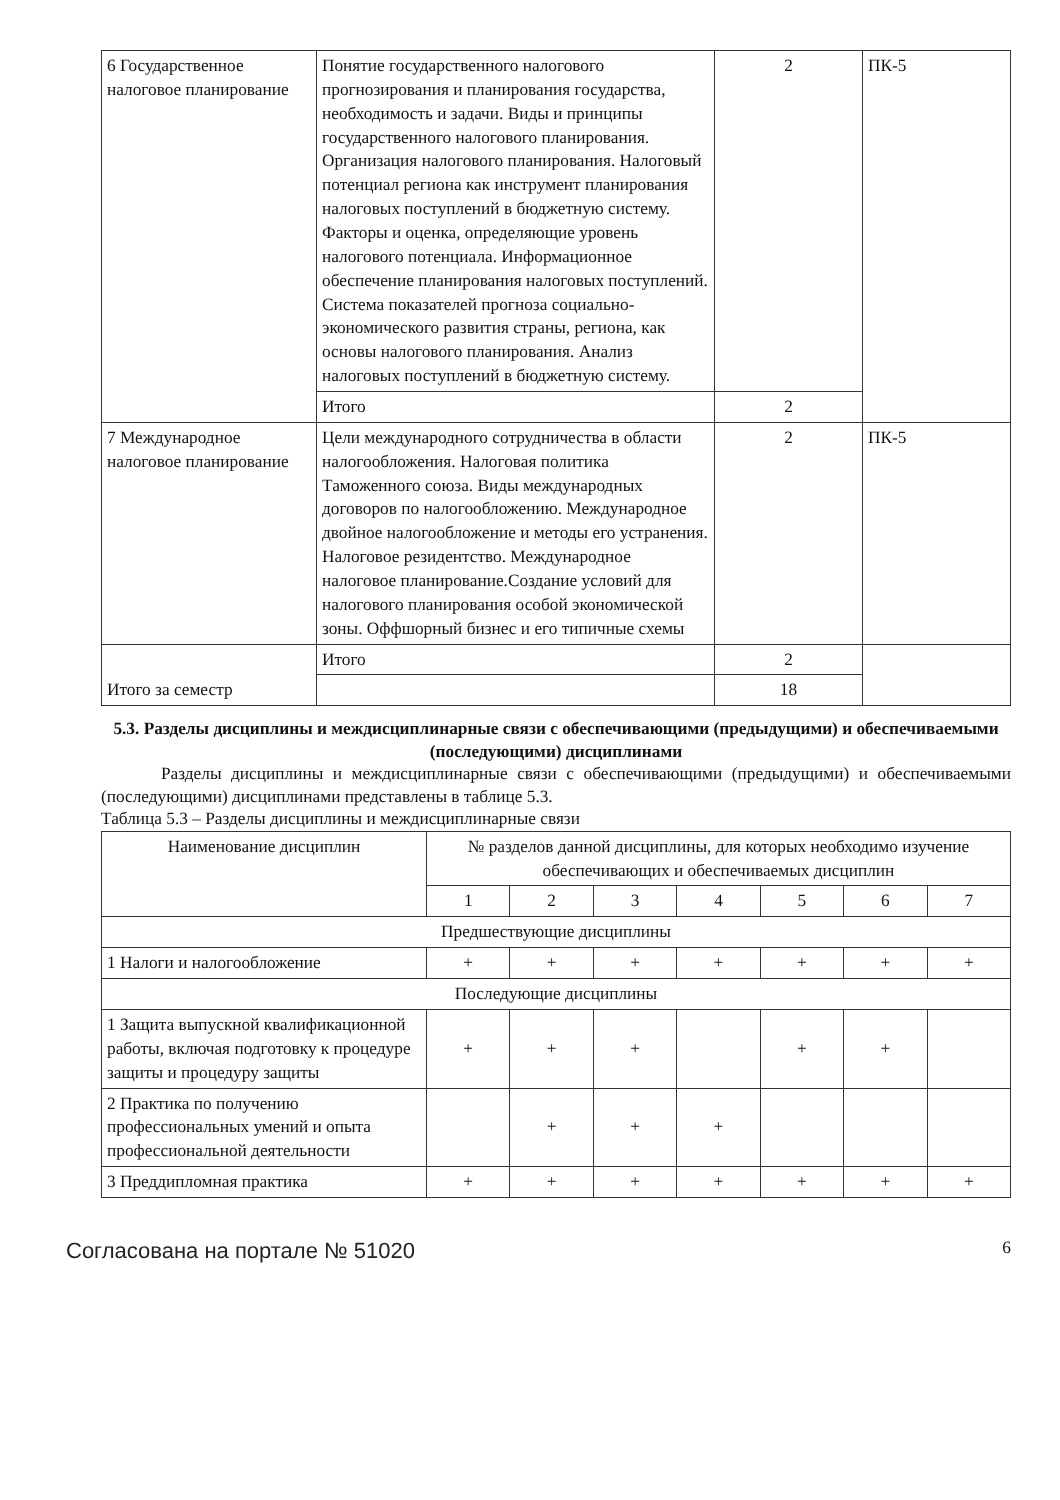| 6 Государственное налоговое планирование | Понятие государственного налогового прогнозирования и планирования государства, необходимость и задачи. Виды и принципы государственного налогового планирования. Организация налогового планирования. Налоговый потенциал региона как инструмент планирования налоговых поступлений в бюджетную систему. Факторы и оценка, определяющие уровень налогового потенциала. Информационное обеспечение планирования налоговых поступлений. Система показателей прогноза социально-экономического развития страны, региона, как основы налогового планирования. Анализ налоговых поступлений в бюджетную систему. | 2 | ПК-5 |
| | Итого | 2 | |
| 7 Международное налоговое планирование | Цели международного сотрудничества в области налогообложения. Налоговая политика Таможенного союза. Виды международных договоров по налогообложению. Международное двойное налогообложение и методы его устранения. Налоговое резидентство. Международное налоговое планирование.Создание условий для налогового планирования особой экономической зоны. Оффшорный бизнес и его типичные схемы | 2 | ПК-5 |
| Итого за семестр | Итого | 2 | |
| | | 18 | |
5.3. Разделы дисциплины и междисциплинарные связи с обеспечивающими (предыдущими) и обеспечиваемыми (последующими) дисциплинами
Разделы дисциплины и междисциплинарные связи с обеспечивающими (предыдущими) и обеспечиваемыми (последующими) дисциплинами представлены в таблице 5.3.
Таблица 5.3 – Разделы дисциплины и междисциплинарные связи
| Наименование дисциплин | № разделов данной дисциплины, для которых необходимо изучение обеспечивающих и обеспечиваемых дисциплин | | | | | | |
| --- | --- | --- | --- | --- | --- | --- | --- |
| | 1 | 2 | 3 | 4 | 5 | 6 | 7 |
| Предшествующие дисциплины | | | | | | | |
| 1 Налоги и налогообложение | + | + | + | + | + | + | + |
| Последующие дисциплины | | | | | | | |
| 1 Защита выпускной квалификационной работы, включая подготовку к процедуре защиты и процедуру защиты | + | + | + | | + | + | |
| 2 Практика по получению профессиональных умений и опыта профессиональной деятельности | | + | + | + | | | |
| 3 Преддипломная практика | + | + | + | + | + | + | + |
Согласована на портале № 51020 6